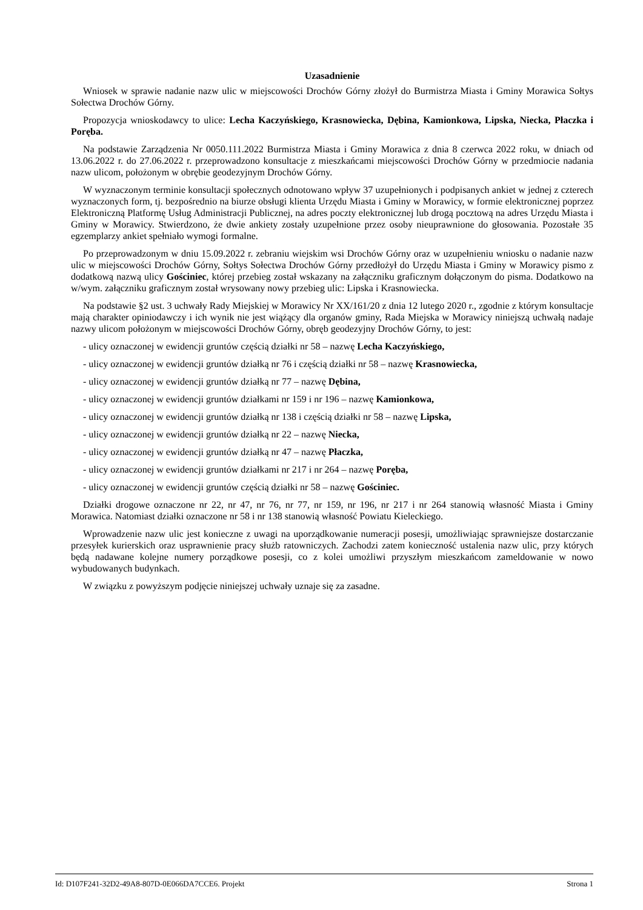Uzasadnienie
Wniosek w sprawie nadanie nazw ulic w miejscowości Drochów Górny złożył do Burmistrza Miasta i Gminy Morawica Sołtys Sołectwa Drochów Górny.
Propozycja wnioskodawcy to ulice: Lecha Kaczyńskiego, Krasnowiecka, Dębina, Kamionkowa, Lipska, Niecka, Płaczka i Poręba.
Na podstawie Zarządzenia Nr 0050.111.2022 Burmistrza Miasta i Gminy Morawica z dnia 8 czerwca 2022 roku, w dniach od 13.06.2022 r. do 27.06.2022 r. przeprowadzono konsultacje z mieszkańcami miejscowości Drochów Górny w przedmiocie nadania nazw ulicom, położonym w obrębie geodezyjnym Drochów Górny.
W wyznaczonym terminie konsultacji społecznych odnotowano wpływ 37 uzupełnionych i podpisanych ankiet w jednej z czterech wyznaczonych form, tj. bezpośrednio na biurze obsługi klienta Urzędu Miasta i Gminy w Morawicy, w formie elektronicznej poprzez Elektroniczną Platformę Usług Administracji Publicznej, na adres poczty elektronicznej lub drogą pocztową na adres Urzędu Miasta i Gminy w Morawicy. Stwierdzono, że dwie ankiety zostały uzupełnione przez osoby nieuprawnione do głosowania. Pozostałe 35 egzemplarzy ankiet spełniało wymogi formalne.
Po przeprowadzonym w dniu 15.09.2022 r. zebraniu wiejskim wsi Drochów Górny oraz w uzupełnieniu wniosku o nadanie nazw ulic w miejscowości Drochów Górny, Sołtys Sołectwa Drochów Górny przedłożył do Urzędu Miasta i Gminy w Morawicy pismo z dodatkową nazwą ulicy Gościniec, której przebieg został wskazany na załączniku graficznym dołączonym do pisma. Dodatkowo na w/wym. załączniku graficznym został wrysowany nowy przebieg ulic: Lipska i Krasnowiecka.
Na podstawie §2 ust. 3 uchwały Rady Miejskiej w Morawicy Nr XX/161/20 z dnia 12 lutego 2020 r., zgodnie z którym konsultacje mają charakter opiniodawczy i ich wynik nie jest wiążący dla organów gminy, Rada Miejska w Morawicy niniejszą uchwałą nadaje nazwy ulicom położonym w miejscowości Drochów Górny, obręb geodezyjny Drochów Górny, to jest:
- ulicy oznaczonej w ewidencji gruntów częścią działki nr 58 – nazwę Lecha Kaczyńskiego,
- ulicy oznaczonej w ewidencji gruntów działką nr 76 i częścią działki nr 58 – nazwę Krasnowiecka,
- ulicy oznaczonej w ewidencji gruntów działką nr 77 – nazwę Dębina,
- ulicy oznaczonej w ewidencji gruntów działkami nr 159 i nr 196 – nazwę Kamionkowa,
- ulicy oznaczonej w ewidencji gruntów działką nr 138 i częścią działki nr 58 – nazwę Lipska,
- ulicy oznaczonej w ewidencji gruntów działką nr 22 – nazwę Niecka,
- ulicy oznaczonej w ewidencji gruntów działką nr 47 – nazwę Płaczka,
- ulicy oznaczonej w ewidencji gruntów działkami nr 217 i nr 264 – nazwę Poręba,
- ulicy oznaczonej w ewidencji gruntów częścią działki nr 58 – nazwę Gościniec.
Działki drogowe oznaczone nr 22, nr 47, nr 76, nr 77, nr 159, nr 196, nr 217 i nr 264 stanowią własność Miasta i Gminy Morawica. Natomiast działki oznaczone nr 58 i nr 138 stanowią własność Powiatu Kieleckiego.
Wprowadzenie nazw ulic jest konieczne z uwagi na uporządkowanie numeracji posesji, umożliwiając sprawniejsze dostarczanie przesyłek kurierskich oraz usprawnienie pracy służb ratowniczych. Zachodzi zatem konieczność ustalenia nazw ulic, przy których będą nadawane kolejne numery porządkowe posesji, co z kolei umożliwi przyszłym mieszkańcom zameldowanie w nowo wybudowanych budynkach.
W związku z powyższym podjęcie niniejszej uchwały uznaje się za zasadne.
Id: D107F241-32D2-49A8-807D-0E066DA7CCE6. Projekt Strona 1